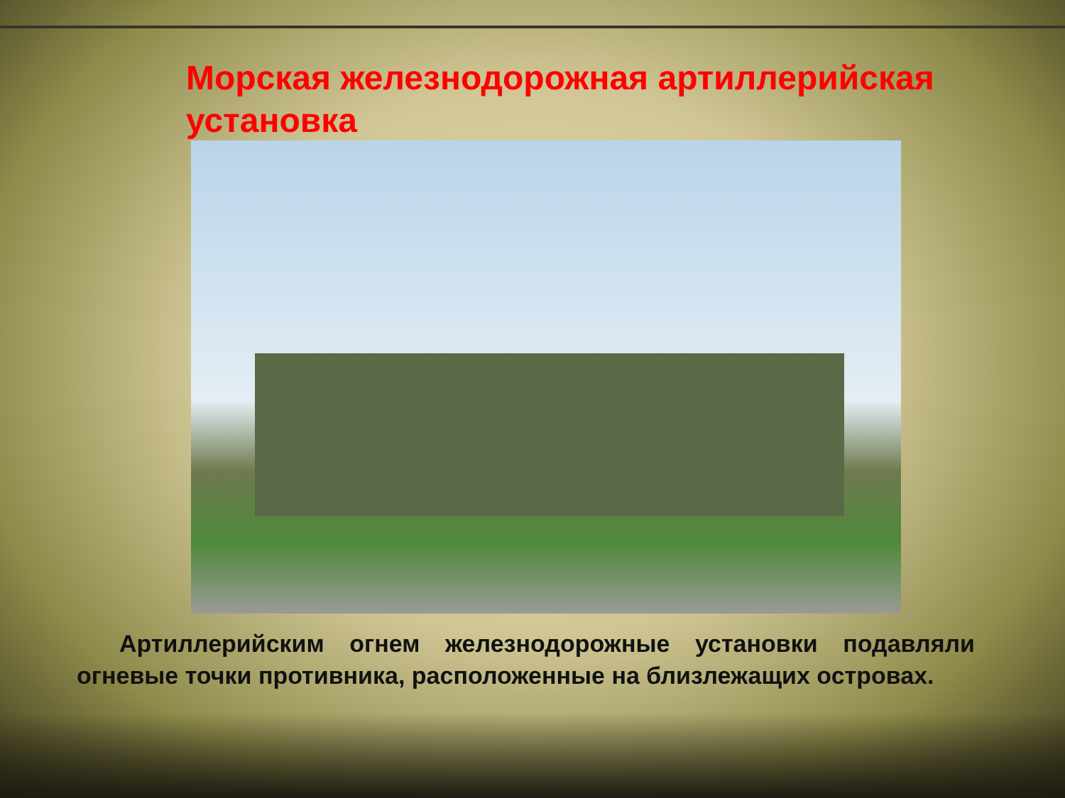Морская железнодорожная артиллерийская установка
Артиллерийским огнем железнодорожные установки подавляли огневые точки противника, расположенные на близлежащих островах.